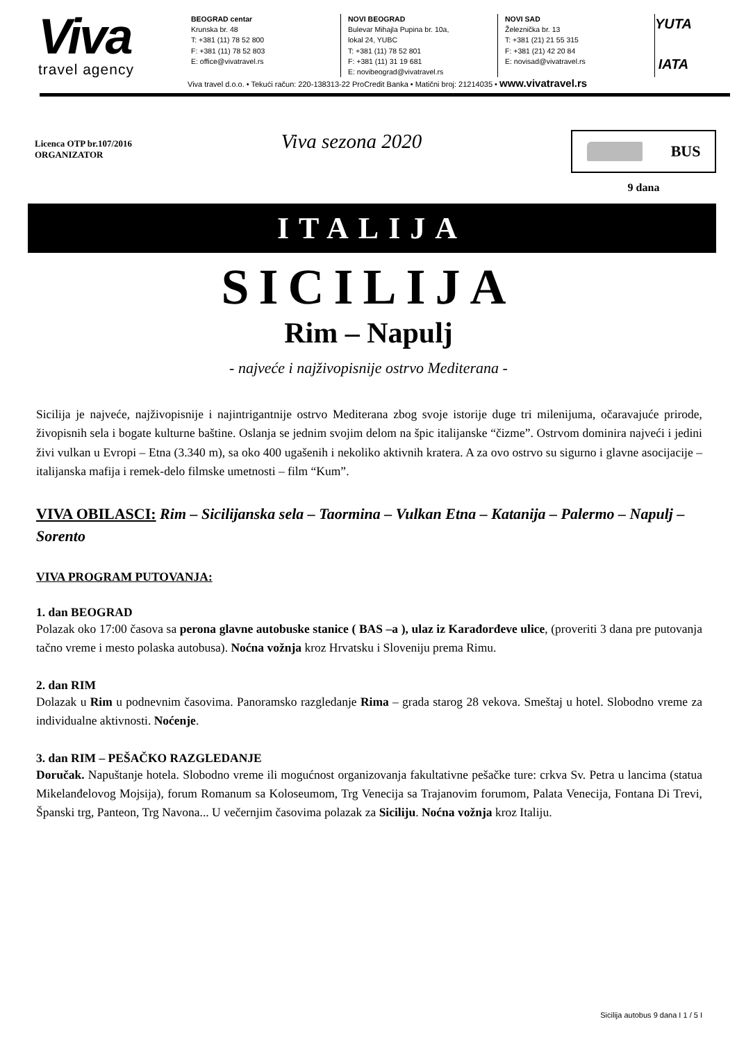Viva
travel agency
BEOGRAD centar
Krunska br. 48
T: +381 (11) 78 52 800
F: +381 (11) 78 52 803
E: office@vivatravel.rs
NOVI BEOGRAD
Bulevar Mihajla Pupina br. 10a,
lokal 24, YUBC
T: +381 (11) 78 52 801
F: +381 (11) 31 19 681
E: novibeograd@vivatravel.rs
NOVI SAD
Železnička br. 13
T: +381 (21) 21 55 315
F: +381 (21) 42 20 84
E: novisad@vivatravel.rs
YUTA
IATA
Viva travel d.o.o. • Tekući račun: 220-138313-22 ProCredit Banka • Matični broj: 21214035 • www.vivatravel.rs
Licenca OTP br.107/2016
ORGANIZATOR
Viva sezona 2020
BUS
9 dana
ITALIJA
SICILIJA
Rim – Napulj
- najveće i najživopisnije ostrvo Mediterana -
Sicilija je najveće, najživopisnije i najintrigantnije ostrvo Mediterana zbog svoje istorije duge tri milenijuma, očaravajuće prirode, živopisnih sela i bogate kulturne baštine. Oslanja se jednim svojim delom na špic italijanske “čizme”. Ostrvom dominira najveći i jedini živi vulkan u Evropi – Etna (3.340 m), sa oko 400 ugašenih i nekoliko aktivnih kratera. A za ovo ostrvo su sigurno i glavne asocijacije – italijanska mafija i remek-delo filmske umetnosti – film “Kum”.
VIVA OBILASCI: Rim – Sicilijanska sela – Taormina – Vulkan Etna – Katanija – Palermo – Napulj – Sorento
VIVA PROGRAM PUTOVANJA:
1. dan BEOGRAD
Polazak oko 17:00 časova sa perona glavne autobuske stanice ( BAS –a ), ulaz iz Karađorđeve ulice, (proveriti 3 dana pre putovanja tačno vreme i mesto polaska autobusa). Noćna vožnja kroz Hrvatsku i Sloveniju prema Rimu.
2. dan RIM
Dolazak u Rim u podnevnim časovima. Panoramsko razgledanje Rima – grada starog 28 vekova. Smeštaj u hotel. Slobodno vreme za individualne aktivnosti. Noćenje.
3. dan RIM – PEŠAČKO RAZGLEDANJE
Doručak. Napuštanje hotela. Slobodno vreme ili mogućnost organizovanja fakultativne pešačke ture: crkva Sv. Petra u lancima (statua Mikelanđelovog Mojsija), forum Romanum sa Koloseumom, Trg Venecija sa Trajanovim forumom, Palata Venecija, Fontana Di Trevi, Španski trg, Panteon, Trg Navona... U večernjim časovima polazak za Siciliju. Noćna vožnja kroz Italiju.
Sicilija autobus 9 dana I 1 / 5 I